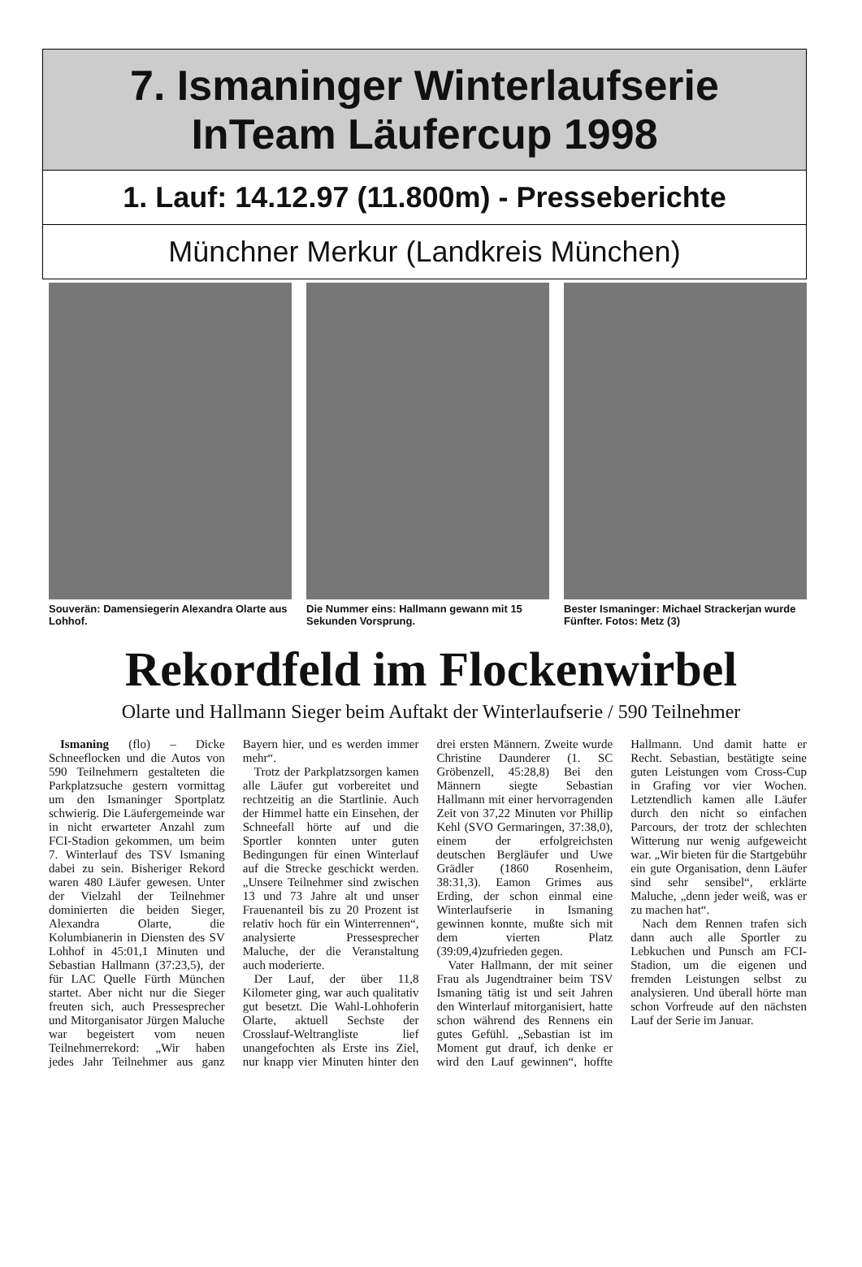7. Ismaninger Winterlaufserie
InTeam Läufercup 1998
1. Lauf: 14.12.97 (11.800m) - Presseberichte
Münchner Merkur (Landkreis München)
Souverän: Damensiegerin Alexandra Olarte aus Lohhof.
Die Nummer eins: Hallmann gewann mit 15 Sekunden Vorsprung.
Bester Ismaninger: Michael Strackerjan wurde Fünfter. Fotos: Metz (3)
Rekordfeld im Flockenwirbel
Olarte und Hallmann Sieger beim Auftakt der Winterlaufserie / 590 Teilnehmer
Ismaning (flo) – Dicke Schneeflocken und die Autos von 590 Teilnehmern gestalteten die Parkplatzsuche gestern vormittag um den Ismaninger Sportplatz schwierig. Die Läufergemeinde war in nicht erwarteter Anzahl zum FCI-Stadion gekommen, um beim 7. Winterlauf des TSV Ismaning dabei zu sein. Bisheriger Rekord waren 480 Läufer gewesen. Unter der Vielzahl der Teilnehmer dominierten die beiden Sieger, Alexandra Olarte, die Kolumbianerin in Diensten des SV Lohhof in 45:01,1 Minuten und Sebastian Hallmann (37:23,5), der für LAC Quelle Fürth München startet. Aber nicht nur die Sieger freuten sich, auch Pressesprecher und Mitorganisator Jürgen Maluche war begeistert vom neuen Teilnehmerrekord: „Wir haben jedes Jahr Teilnehmer aus ganz Bayern hier, und es werden immer mehr“.
Trotz der Parkplatzsorgen kamen alle Läufer gut vorbereitet und rechtzeitig an die Startlinie. Auch der Himmel hatte ein Einsehen, der Schneefall hörte auf und die Sportler konnten unter guten Bedingungen für einen Winterlauf auf die Strecke geschickt werden. „Unsere Teilnehmer sind zwischen 13 und 73 Jahre alt und unser Frauenanteil bis zu 20 Prozent ist relativ hoch für ein Winterrennen“, analysierte Pressesprecher Maluche, der die Veranstaltung auch moderierte.
Der Lauf, der über 11,8 Kilometer ging, war auch qualitativ gut besetzt. Die Wahl-Lohhoferin Olarte, aktuell Sechste der Crosslauf-Weltrangliste lief unangefochten als Erste ins Ziel, nur knapp vier Minuten hinter den drei ersten Männern. Zweite wurde Christine Daunderer (1. SC Gröbenzell, 45:28,8) Bei den Männern siegte Sebastian Hallmann mit einer hervorragenden Zeit von 37,22 Minuten vor Phillip Kehl (SVO Germaringen, 37:38,0), einem der erfolgreichsten deutschen Bergläufer und Uwe Grädler (1860 Rosenheim, 38:31,3). Eamon Grimes aus Erding, der schon einmal eine Winterlaufserie in Ismaning gewinnen konnte, mußte sich mit dem vierten Platz (39:09,4)zufrieden gegen.
Vater Hallmann, der mit seiner Frau als Jugendtrainer beim TSV Ismaning tätig ist und seit Jahren den Winterlauf mitorganisiert, hatte schon während des Rennens ein gutes Gefühl. „Sebastian ist im Moment gut drauf, ich denke er wird den Lauf gewinnen“, hoffte Hallmann. Und damit hatte er Recht. Sebastian, bestätigte seine guten Leistungen vom Cross-Cup in Grafing vor vier Wochen. Letztendlich kamen alle Läufer durch den nicht so einfachen Parcours, der trotz der schlechten Witterung nur wenig aufgeweicht war. „Wir bieten für die Startgebühr ein gute Organisation, denn Läufer sind sehr sensibel“, erklärte Maluche, „denn jeder weiß, was er zu machen hat“.
Nach dem Rennen trafen sich dann auch alle Sportler zu Lebkuchen und Punsch am FCI-Stadion, um die eigenen und fremden Leistungen selbst zu analysieren. Und überall hörte man schon Vorfreude auf den nächsten Lauf der Serie im Januar.